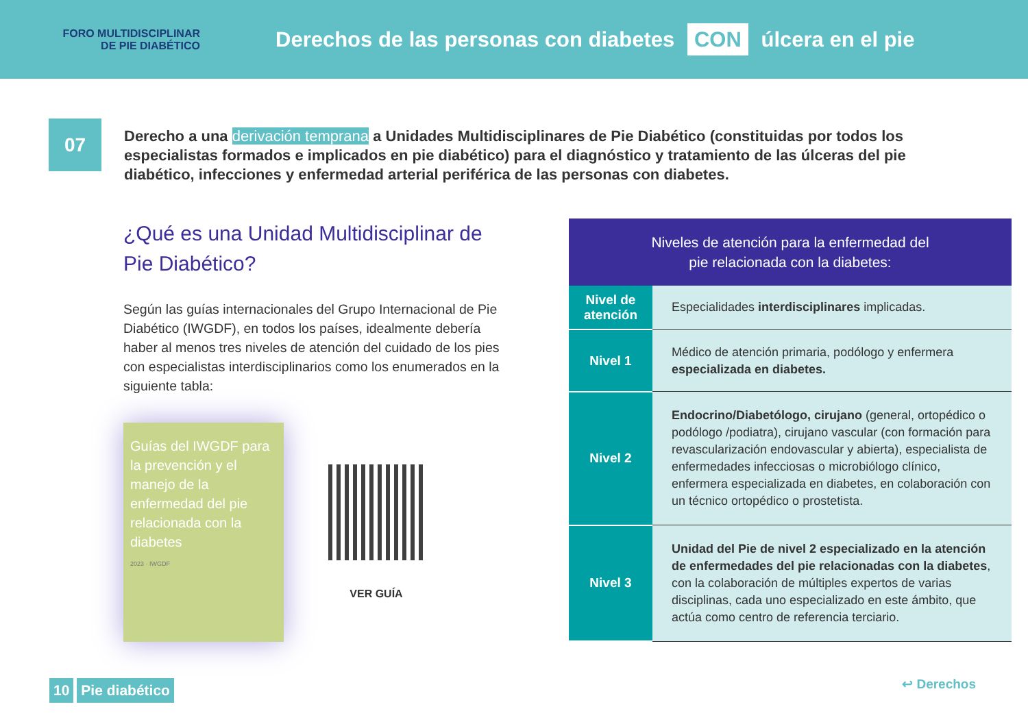FORO MULTIDISCIPLINAR
DE PIE DIABÉTICO
Derechos de las personas con diabetes CON úlcera en el pie
07
Derecho a una derivación temprana a Unidades Multidisciplinares de Pie Diabético (constituidas por todos los especialistas formados e implicados en pie diabético) para el diagnóstico y tratamiento de las úlceras del pie diabético, infecciones y enfermedad arterial periférica de las personas con diabetes.
¿Qué es una Unidad Multidisciplinar de Pie Diabético?
Según las guías internacionales del Grupo Internacional de Pie Diabético (IWGDF), en todos los países, idealmente debería haber al menos tres niveles de atención del cuidado de los pies con especialistas interdisciplinarios como los enumerados en la siguiente tabla:
Guías del IWGDF para la prevención y el manejo de la enfermedad del pie relacionada con la diabetes
2023 · IWGDF
VER GUÍA
| Niveles de atención para la enfermedad del pie relacionada con la diabetes: | |
| --- | --- |
| Nivel de atención | Especialidades interdisciplinares implicadas. |
| Nivel 1 | Médico de atención primaria, podólogo y enfermera especializada en diabetes. |
| Nivel 2 | Endocrino/Diabetólogo, cirujano (general, ortopédico o podólogo /podiatra), cirujano vascular (con formación para revascularización endovascular y abierta), especialista de enfermedades infecciosas o microbiólogo clínico, enfermera especializada en diabetes, en colaboración con un técnico ortopédico o prostetista. |
| Nivel 3 | Unidad del Pie de nivel 2 especializado en la atención de enfermedades del pie relacionadas con la diabetes , con la colaboración de múltiples expertos de varias disciplinas, cada uno especializado en este ámbito, que actúa como centro de referencia terciario. |
10 Pie diabético ↩ Derechos